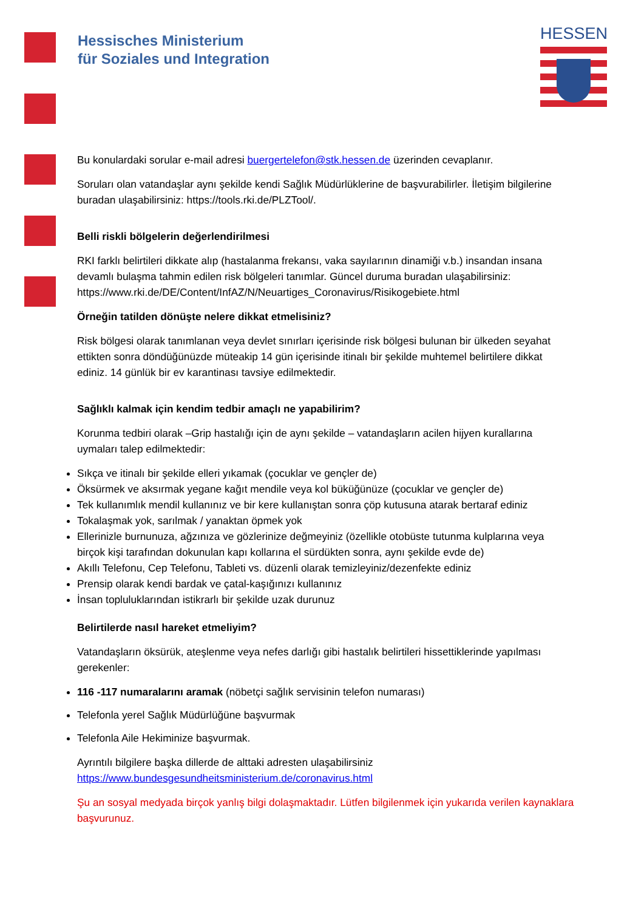Hessisches Ministerium
für Soziales und Integration
HESSEN
Bu konulardaki sorular e-mail adresi buergertelefon@stk.hessen.de üzerinden cevaplanır.
Soruları olan vatandaşlar aynı şekilde kendi Sağlık Müdürlüklerine de başvurabilirler. İletişim bilgilerine buradan ulaşabilirsiniz: https://tools.rki.de/PLZTool/.
Belli riskli bölgelerin değerlendirilmesi
RKI farklı belirtileri dikkate alıp (hastalanma frekansı, vaka sayılarının dinamiği v.b.) insandan insana devamlı bulaşma tahmin edilen risk bölgeleri tanımlar. Güncel duruma buradan ulaşabilirsiniz: https://www.rki.de/DE/Content/InfAZ/N/Neuartiges_Coronavirus/Risikogebiete.html
Örneğin tatilden dönüşte nelere dikkat etmelisiniz?
Risk bölgesi olarak tanımlanan veya devlet sınırları içerisinde risk bölgesi bulunan bir ülkeden seyahat ettikten sonra döndüğünüzde müteakip 14 gün içerisinde itinalı bir şekilde muhtemel belirtilere dikkat ediniz. 14 günlük bir ev karantinası tavsiye edilmektedir.
Sağlıklı kalmak için kendim tedbir amaçlı ne yapabilirim?
Korunma tedbiri olarak –Grip hastalığı için de aynı şekilde – vatandaşların acilen hijyen kurallarına uymaları talep edilmektedir:
Sıkça ve itinalı bir şekilde elleri yıkamak (çocuklar ve gençler de)
Öksürmek ve aksırmak yegane kağıt mendile veya kol büküğünüze (çocuklar ve gençler de)
Tek kullanımlık mendil kullanınız ve bir kere kullanıştan sonra çöp kutusuna atarak bertaraf ediniz
Tokalaşmak yok, sarılmak / yanaktan öpmek yok
Ellerinizle burnunuza, ağzınıza ve gözlerinize değmeyiniz (özellikle otobüste tutunma kulplarına veya birçok kişi tarafından dokunulan kapı kollarına el sürdükten sonra, aynı şekilde evde de)
Akıllı Telefonu, Cep Telefonu, Tableti vs. düzenli olarak temizleyiniz/dezenfekte ediniz
Prensip olarak kendi bardak ve çatal-kaşığınızı kullanınız
İnsan topluluklarından istikrarlı bir şekilde uzak durunuz
Belirtilerde nasıl hareket etmeliyim?
Vatandaşların öksürük, ateşlenme veya nefes darlığı gibi hastalık belirtileri hissettiklerinde yapılması gerekenler:
116 -117 numaralarını aramak (nöbetçi sağlık servisinin telefon numarası)
Telefonla yerel Sağlık Müdürlüğüne başvurmak
Telefonla Aile Hekiminize başvurmak.
Ayrıntılı bilgilere başka dillerde de alttaki adresten ulaşabilirsiniz https://www.bundesgesundheitsministerium.de/coronavirus.html
Şu an sosyal medyada birçok yanlış bilgi dolaşmaktadır. Lütfen bilgilenmek için yukarıda verilen kaynaklara başvurunuz.